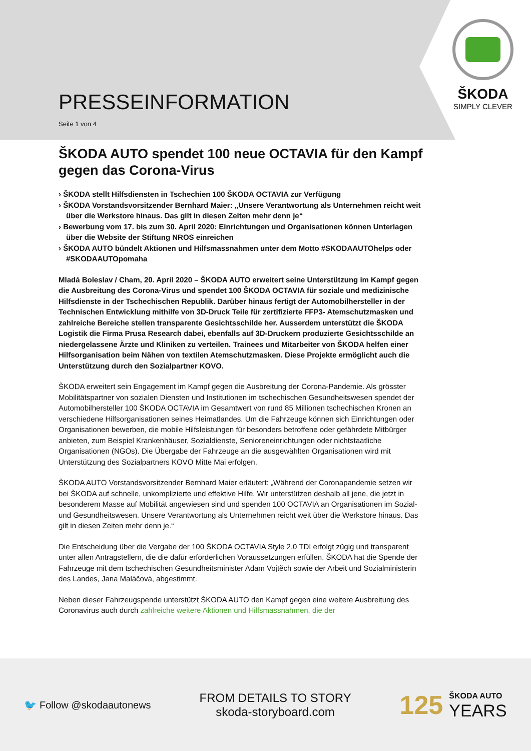PRESSEINFORMATION
Seite 1 von 4
ŠKODA
SIMPLY CLEVER
ŠKODA AUTO spendet 100 neue OCTAVIA für den Kampf gegen das Corona-Virus
› ŠKODA stellt Hilfsdiensten in Tschechien 100 ŠKODA OCTAVIA zur Verfügung
› ŠKODA Vorstandsvorsitzender Bernhard Maier: „Unsere Verantwortung als Unternehmen reicht weit über die Werkstore hinaus. Das gilt in diesen Zeiten mehr denn je“
› Bewerbung vom 17. bis zum 30. April 2020: Einrichtungen und Organisationen können Unterlagen über die Website der Stiftung NROS einreichen
› ŠKODA AUTO bündelt Aktionen und Hilfsmassnahmen unter dem Motto #SKODAAUTOhelps oder #SKODAAUTOpomaha
Mladá Boleslav / Cham, 20. April 2020 – ŠKODA AUTO erweitert seine Unterstützung im Kampf gegen die Ausbreitung des Corona-Virus und spendet 100 ŠKODA OCTAVIA für soziale und medizinische Hilfsdienste in der Tschechischen Republik. Darüber hinaus fertigt der Automobilhersteller in der Technischen Entwicklung mithilfe von 3D-Druck Teile für zertifizierte FFP3- Atemschutzmasken und zahlreiche Bereiche stellen transparente Gesichtsschilde her. Ausserdem unterstützt die ŠKODA Logistik die Firma Prusa Research dabei, ebenfalls auf 3D-Druckern produzierte Gesichtsschilde an niedergelassene Ärzte und Kliniken zu verteilen. Trainees und Mitarbeiter von ŠKODA helfen einer Hilfsorganisation beim Nähen von textilen Atemschutzmasken. Diese Projekte ermöglicht auch die Unterstützung durch den Sozialpartner KOVO.
ŠKODA erweitert sein Engagement im Kampf gegen die Ausbreitung der Corona-Pandemie. Als grösster Mobilitätspartner von sozialen Diensten und Institutionen im tschechischen Gesundheitswesen spendet der Automobilhersteller 100 ŠKODA OCTAVIA im Gesamtwert von rund 85 Millionen tschechischen Kronen an verschiedene Hilfsorganisationen seines Heimatlandes. Um die Fahrzeuge können sich Einrichtungen oder Organisationen bewerben, die mobile Hilfsleistungen für besonders betroffene oder gefährdete Mitbürger anbieten, zum Beispiel Krankenhäuser, Sozialdienste, Senioreneinrichtungen oder nichtstaatliche Organisationen (NGOs). Die Übergabe der Fahrzeuge an die ausgewählten Organisationen wird mit Unterstützung des Sozialpartners KOVO Mitte Mai erfolgen.
ŠKODA AUTO Vorstandsvorsitzender Bernhard Maier erläutert: „Während der Coronapandemie setzen wir bei ŠKODA auf schnelle, unkomplizierte und effektive Hilfe. Wir unterstützen deshalb all jene, die jetzt in besonderem Masse auf Mobilität angewiesen sind und spenden 100 OCTAVIA an Organisationen im Sozial- und Gesundheitswesen. Unsere Verantwortung als Unternehmen reicht weit über die Werkstore hinaus. Das gilt in diesen Zeiten mehr denn je.“
Die Entscheidung über die Vergabe der 100 ŠKODA OCTAVIA Style 2.0 TDI erfolgt zügig und transparent unter allen Antragstellern, die die dafür erforderlichen Voraussetzungen erfüllen. ŠKODA hat die Spende der Fahrzeuge mit dem tschechischen Gesundheitsminister Adam Vojtěch sowie der Arbeit und Sozialministerin des Landes, Jana Maláčová, abgestimmt.
Neben dieser Fahrzeugspende unterstützt ŠKODA AUTO den Kampf gegen eine weitere Ausbreitung des Coronavirus auch durch zahlreiche weitere Aktionen und Hilfsmassnahmen, die der
🐦 Follow @skodaautonews
FROM DETAILS TO STORY
skoda-storyboard.com
125
ŠKODA AUTO
YEARS